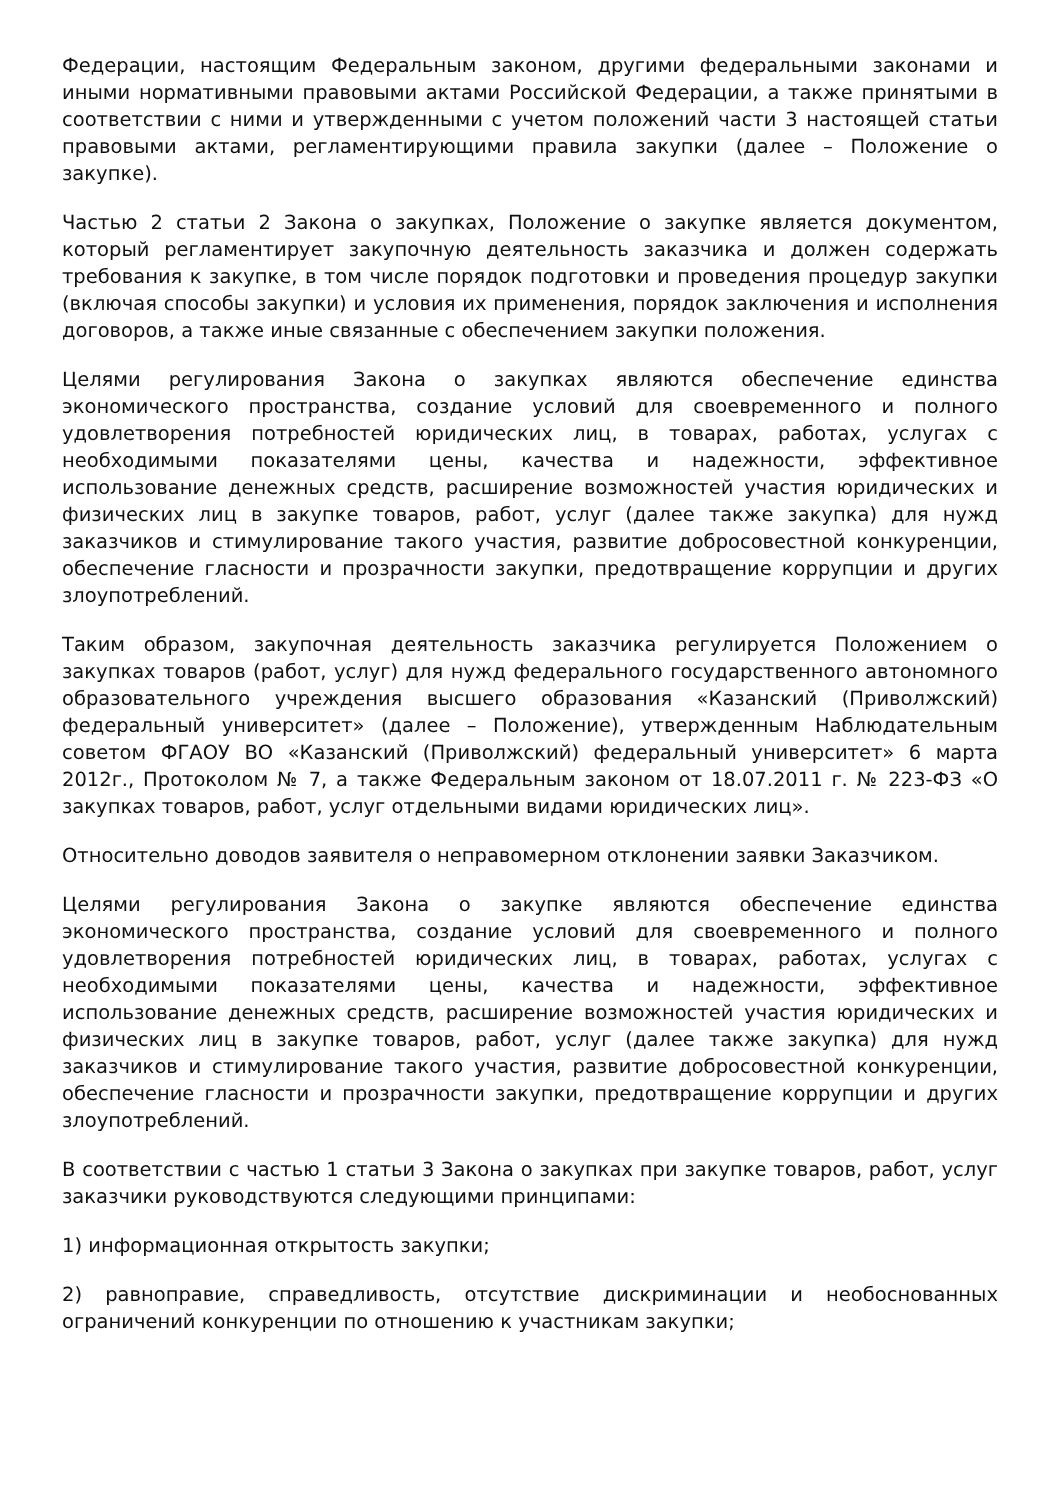Федерации, настоящим Федеральным законом, другими федеральными законами и иными нормативными правовыми актами Российской Федерации, а также принятыми в соответствии с ними и утвержденными с учетом положений части 3 настоящей статьи правовыми актами, регламентирующими правила закупки (далее – Положение о закупке).
Частью 2 статьи 2 Закона о закупках, Положение о закупке является документом, который регламентирует закупочную деятельность заказчика и должен содержать требования к закупке, в том числе порядок подготовки и проведения процедур закупки (включая способы закупки) и условия их применения, порядок заключения и исполнения договоров, а также иные связанные с обеспечением закупки положения.
Целями регулирования Закона о закупках являются обеспечение единства экономического пространства, создание условий для своевременного и полного удовлетворения потребностей юридических лиц, в товарах, работах, услугах с необходимыми показателями цены, качества и надежности, эффективное использование денежных средств, расширение возможностей участия юридических и физических лиц в закупке товаров, работ, услуг (далее также закупка) для нужд заказчиков и стимулирование такого участия, развитие добросовестной конкуренции, обеспечение гласности и прозрачности закупки, предотвращение коррупции и других злоупотреблений.
Таким образом, закупочная деятельность заказчика регулируется Положением о закупках товаров (работ, услуг) для нужд федерального государственного автономного образовательного учреждения высшего образования «Казанский (Приволжский) федеральный университет» (далее – Положение), утвержденным Наблюдательным советом ФГАОУ ВО «Казанский (Приволжский) федеральный университет» 6 марта 2012г., Протоколом № 7, а также Федеральным законом от 18.07.2011 г. № 223-ФЗ «О закупках товаров, работ, услуг отдельными видами юридических лиц».
Относительно доводов заявителя о неправомерном отклонении заявки Заказчиком.
Целями регулирования Закона о закупке являются обеспечение единства экономического пространства, создание условий для своевременного и полного удовлетворения потребностей юридических лиц, в товарах, работах, услугах с необходимыми показателями цены, качества и надежности, эффективное использование денежных средств, расширение возможностей участия юридических и физических лиц в закупке товаров, работ, услуг (далее также закупка) для нужд заказчиков и стимулирование такого участия, развитие добросовестной конкуренции, обеспечение гласности и прозрачности закупки, предотвращение коррупции и других злоупотреблений.
В соответствии с частью 1 статьи 3 Закона о закупках при закупке товаров, работ, услуг заказчики руководствуются следующими принципами:
1) информационная открытость закупки;
2) равноправие, справедливость, отсутствие дискриминации и необоснованных ограничений конкуренции по отношению к участникам закупки;